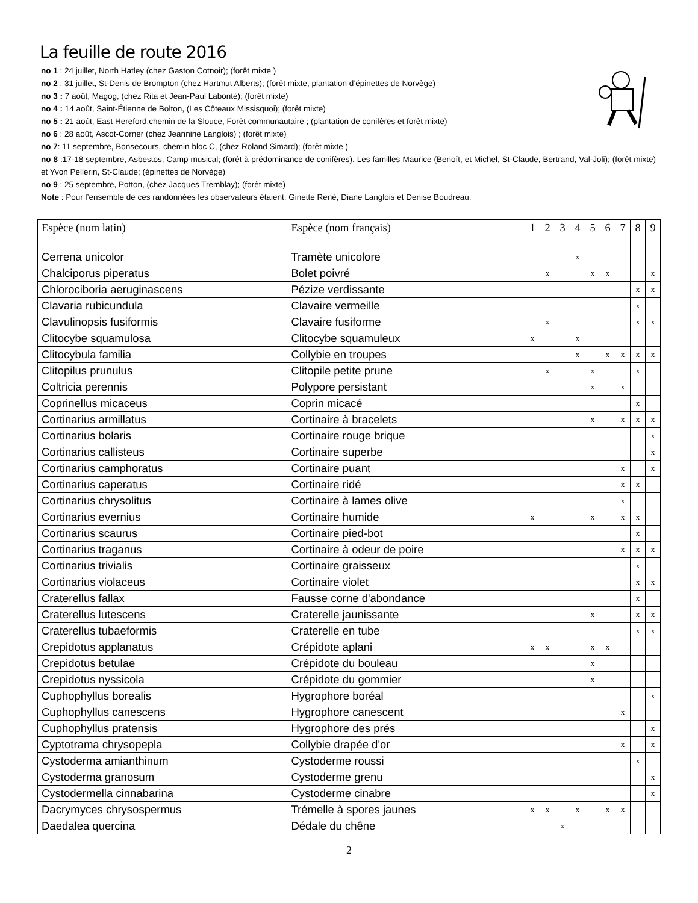La feuille de route 2016
no 1 : 24 juillet, North Hatley (chez Gaston Cotnoir); (forêt mixte )
no 2 : 31 juillet, St-Denis de Brompton (chez Hartmut Alberts); (forêt mixte, plantation d’épinettes de Norvège)
no 3 : 7 août, Magog, (chez Rita et Jean-Paul Labonté); (forêt mixte)
no 4 : 14 août, Saint-Étienne de Bolton, (Les Côteaux Missisquoi); (forêt mixte)
no 5 : 21 août, East Hereford,chemin de la Slouce, Forêt communautaire ; (plantation de conifères et forêt mixte)
no 6 : 28 août, Ascot-Corner (chez Jeannine Langlois) ; (forêt mixte)
no 7: 11 septembre, Bonsecours, chemin bloc C, (chez Roland Simard); (forêt mixte )
no 8 :17-18 septembre, Asbestos, Camp musical; (forêt à prédominance de conifères). Les familles Maurice (Benoît, et Michel, St-Claude, Bertrand, Val-Joli); (forêt mixte) et Yvon Pellerin, St-Claude; (épinettes de Norvège)
no 9 : 25 septembre, Potton, (chez Jacques Tremblay); (forêt mixte)
Note : Pour l’ensemble de ces randonnées les observateurs étaient: Ginette René, Diane Langlois et Denise Boudreau.
| Espèce (nom latin) | Espèce (nom français) | 1 | 2 | 3 | 4 | 5 | 6 | 7 | 8 | 9 |
| --- | --- | --- | --- | --- | --- | --- | --- | --- | --- | --- |
| Cerrena unicolor | Tramète unicolore | | | | x | | | | | |
| Chalciporus piperatus | Bolet poivré | | x | | | x | x | | | x |
| Chlorociboria aeruginascens | Pézize verdissante | | | | | | | | x | x |
| Clavaria rubicundula | Clavaire vermeille | | | | | | | | x | |
| Clavulinopsis fusiformis | Clavaire fusiforme | | x | | | | | | x | x |
| Clitocybe squamulosa | Clitocybe squamuleux | x | | | x | | | | | |
| Clitocybula familia | Collybie en troupes | | | | x | | x | x | x | x |
| Clitopilus prunulus | Clitopile petite prune | | x | | | x | | | x | |
| Coltricia perennis | Polypore persistant | | | | | x | | x | | |
| Coprinellus micaceus | Coprin micacé | | | | | | | | x | |
| Cortinarius armillatus | Cortinaire à bracelets | | | | | x | | x | x | x |
| Cortinarius bolaris | Cortinaire rouge brique | | | | | | | | | x |
| Cortinarius callisteus | Cortinaire superbe | | | | | | | | | x |
| Cortinarius camphoratus | Cortinaire puant | | | | | | | x | | x |
| Cortinarius caperatus | Cortinaire ridé | | | | | | | x | x | |
| Cortinarius chrysolitus | Cortinaire à lames olive | | | | | | | x | | |
| Cortinarius evernius | Cortinaire humide | x | | | | x | | x | x | |
| Cortinarius scaurus | Cortinaire pied-bot | | | | | | | | x | |
| Cortinarius traganus | Cortinaire à odeur de poire | | | | | | | x | x | x |
| Cortinarius trivialis | Cortinaire graisseux | | | | | | | | x | |
| Cortinarius violaceus | Cortinaire violet | | | | | | | | x | x |
| Craterellus fallax | Fausse corne d'abondance | | | | | | | | x | |
| Craterellus lutescens | Craterelle jaunissante | | | | | x | | | x | x |
| Craterellus tubaeformis | Craterelle en tube | | | | | | | | x | x |
| Crepidotus applanatus | Crépidote aplani | x | x | | | x | x | | | |
| Crepidotus betulae | Crépidote du bouleau | | | | | x | | | | |
| Crepidotus nyssicola | Crépidote du gommier | | | | | x | | | | |
| Cuphophyllus borealis | Hygrophore boréal | | | | | | | | | x |
| Cuphophyllus canescens | Hygrophore canescent | | | | | | | x | | |
| Cuphophyllus pratensis | Hygrophore des prés | | | | | | | | | x |
| Cyptotrama chrysopepla | Collybie drapée d'or | | | | | | | x | | x |
| Cystoderma amianthinum | Cystoderme roussi | | | | | | | | x | |
| Cystoderma granosum | Cystoderme grenu | | | | | | | | | x |
| Cystodermella cinnabarina | Cystoderme cinabre | | | | | | | | | x |
| Dacrymyces chrysospermus | Trémelle à spores jaunes | x | x | | x | | x | x | | |
| Daedalea quercina | Dédale du chêne | | | x | | | | | | |
2